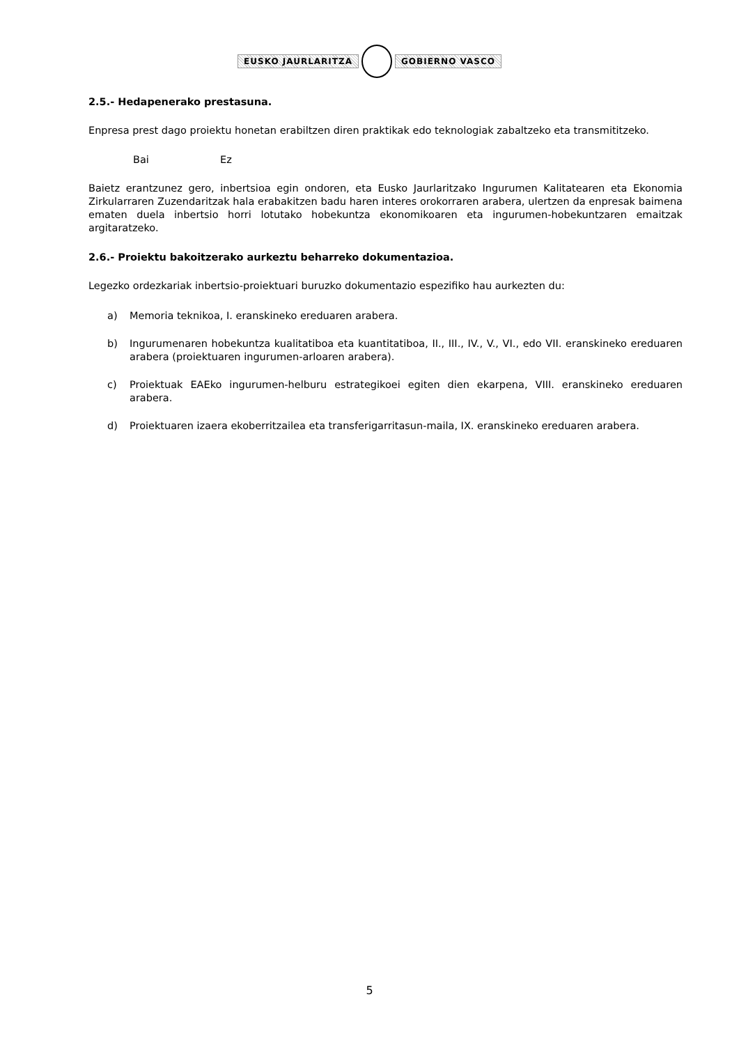EUSKO JAURLARITZA GOBIERNO VASCO
2.5.- Hedapenerako prestasuna.
Enpresa prest dago proiektu honetan erabiltzen diren praktikak edo teknologiak zabaltzeko eta transmititzeko.
Bai Ez
Baietz erantzunez gero, inbertsioa egin ondoren, eta Eusko Jaurlaritzako Ingurumen Kalitatearen eta Ekonomia Zirkularraren Zuzendaritzak hala erabakitzen badu haren interes orokorraren arabera, ulertzen da enpresak baimena ematen duela inbertsio horri lotutako hobekuntza ekonomikoaren eta ingurumen-hobekuntzaren emaitzak argitaratzeko.
2.6.- Proiektu bakoitzerako aurkeztu beharreko dokumentazioa.
Legezko ordezkariak inbertsio-proiektuari buruzko dokumentazio espezifiko hau aurkezten du:
a) Memoria teknikoa, I. eranskineko ereduaren arabera.
b) Ingurumenaren hobekuntza kualitatiboa eta kuantitatiboa, II., III., IV., V., VI., edo VII. eranskineko ereduaren arabera (proiektuaren ingurumen-arloaren arabera).
c) Proiektuak EAEko ingurumen-helburu estrategikoei egiten dien ekarpena, VIII. eranskineko ereduaren arabera.
d) Proiektuaren izaera ekoberritzailea eta transferigarritasun-maila, IX. eranskineko ereduaren arabera.
5